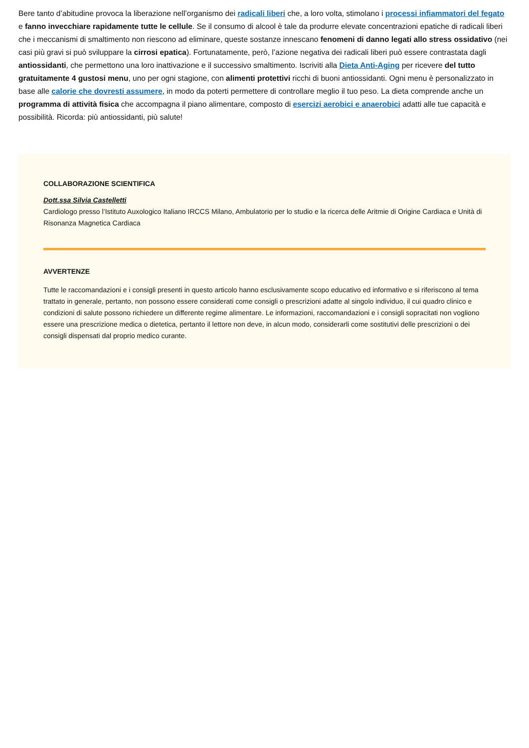Bere tanto d’abitudine provoca la liberazione nell’organismo dei radicali liberi che, a loro volta, stimolano i processi infiammatori del fegato e fanno invecchiare rapidamente tutte le cellule. Se il consumo di alcool è tale da produrre elevate concentrazioni epatiche di radicali liberi che i meccanismi di smaltimento non riescono ad eliminare, queste sostanze innescano fenomeni di danno legati allo stress ossidativo (nei casi più gravi si può sviluppare la cirrosi epatica). Fortunatamente, però, l’azione negativa dei radicali liberi può essere contrastata dagli antiossidanti, che permettono una loro inattivazione e il successivo smaltimento. Iscriviti alla Dieta Anti-Aging per ricevere del tutto gratuitamente 4 gustosi menu, uno per ogni stagione, con alimenti protettivi ricchi di buoni antiossidanti. Ogni menu è personalizzato in base alle calorie che dovresti assumere, in modo da poterti permettere di controllare meglio il tuo peso. La dieta comprende anche un programma di attività fisica che accompagna il piano alimentare, composto di esercizi aerobici e anaerobici adatti alle tue capacità e possibilità. Ricorda: più antiossidanti, più salute!
COLLABORAZIONE SCIENTIFICA
Dott.ssa Silvia Castelletti
Cardiologo presso l’Istituto Auxologico Italiano IRCCS Milano, Ambulatorio per lo studio e la ricerca delle Aritmie di Origine Cardiaca e Unità di Risonanza Magnetica Cardiaca
AVVERTENZE
Tutte le raccomandazioni e i consigli presenti in questo articolo hanno esclusivamente scopo educativo ed informativo e si riferiscono al tema trattato in generale, pertanto, non possono essere considerati come consigli o prescrizioni adatte al singolo individuo, il cui quadro clinico e condizioni di salute possono richiedere un differente regime alimentare. Le informazioni, raccomandazioni e i consigli sopracitati non vogliono essere una prescrizione medica o dietetica, pertanto il lettore non deve, in alcun modo, considerarli come sostitutivi delle prescrizioni o dei consigli dispensati dal proprio medico curante.